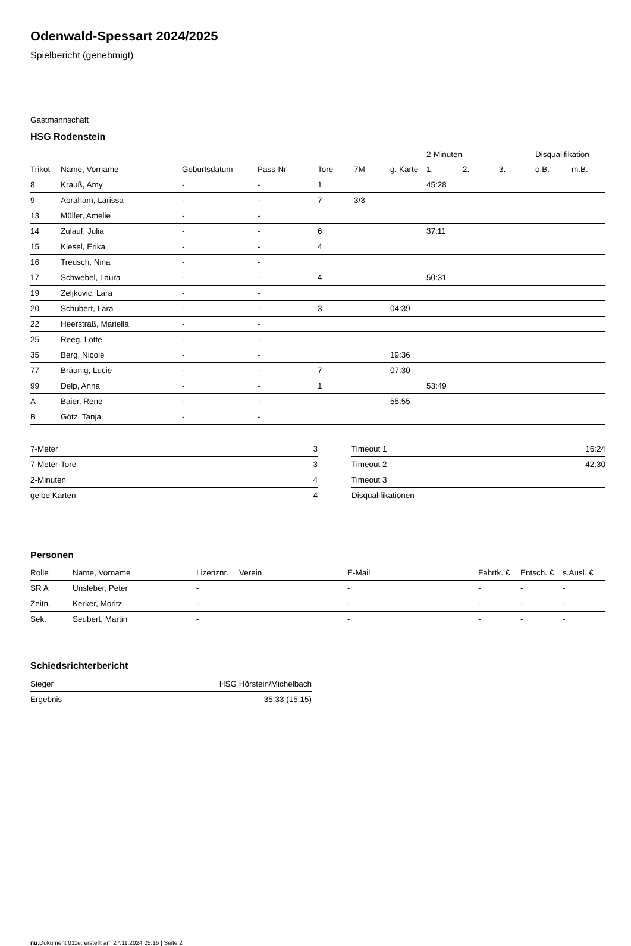Odenwald-Spessart 2024/2025
Spielbericht (genehmigt)
Gastmannschaft
HSG Rodenstein
| | | | | | | | 2-Minuten | | | Disqualifikation | |
| --- | --- | --- | --- | --- | --- | --- | --- | --- | --- | --- | --- |
| Trikot | Name, Vorname | Geburtsdatum | Pass-Nr | Tore | 7M | g. Karte | 1. | 2. | 3. | o.B. | m.B. |
| 8 | Krauß, Amy | - | - | 1 | | | 45:28 | | | | |
| 9 | Abraham, Larissa | - | - | 7 | 3/3 | | | | | | |
| 13 | Müller, Amelie | - | - | | | | | | | | |
| 14 | Zulauf, Julia | - | - | 6 | | | 37:11 | | | | |
| 15 | Kiesel, Erika | - | - | 4 | | | | | | | |
| 16 | Treusch, Nina | - | - | | | | | | | | |
| 17 | Schwebel, Laura | - | - | 4 | | | 50:31 | | | | |
| 19 | Zeljkovic, Lara | - | - | | | | | | | | |
| 20 | Schubert, Lara | - | - | 3 | | 04:39 | | | | | |
| 22 | Heerstraß, Mariella | - | - | | | | | | | | |
| 25 | Reeg, Lotte | - | - | | | | | | | | |
| 35 | Berg, Nicole | - | - | | | 19:36 | | | | | |
| 77 | Bräunig, Lucie | - | - | 7 | | 07:30 | | | | | |
| 99 | Delp, Anna | - | - | 1 | | | 53:49 | | | | |
| A | Baier, Rene | - | - | | | 55:55 | | | | | |
| B | Götz, Tanja | - | - | | | | | | | | |
| 7-Meter | 3 |
| 7-Meter-Tore | 3 |
| 2-Minuten | 4 |
| gelbe Karten | 4 |
| Timeout 1 | 16:24 |
| Timeout 2 | 42:30 |
| Timeout 3 | |
| Disqualifikationen | |
Personen
| Rolle | Name, Vorname | Lizenznr. | Verein | E-Mail | Fahrtk. € | Entsch. € | s.Ausl. € |
| --- | --- | --- | --- | --- | --- | --- | --- |
| SR A | Unsleber, Peter | - | | - | - | - | - |
| Zeitn. | Kerker, Moritz | - | | - | - | - | - |
| Sek. | Seubert, Martin | - | | - | - | - | - |
Schiedsrichterbericht
| Sieger | HSG Hörstein/Michelbach |
| Ergebnis | 35:33 (15:15) |
nu.Dokument 011e, erstellt am 27.11.2024 05:16 | Seite 2